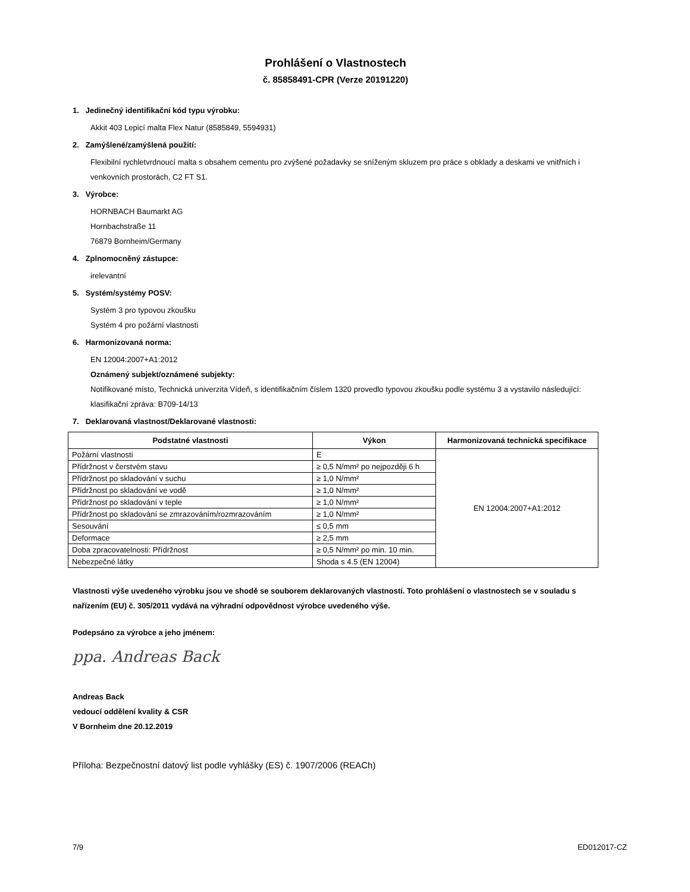Prohlášení o Vlastnostech
č. 85858491-CPR (Verze 20191220)
1. Jedinečný identifikační kód typu výrobku:
Akkit 403 Lepicí malta Flex Natur (8585849, 5594931)
2. Zamýšlené/zamýšlená použití:
Flexibilní rychletvrdnoucí malta s obsahem cementu pro zvýšené požadavky se sníženým skluzem pro práce s obklady a deskami ve vnitřních i venkovních prostorách, C2 FT S1.
3. Výrobce:
HORNBACH Baumarkt AG
Hornbachstraße 11
76879 Bornheim/Germany
4. Zplnomocněný zástupce:
irelevantní
5. Systém/systémy POSV:
Systém 3 pro typovou zkoušku
Systém 4 pro požární vlastnosti
6. Harmonizovaná norma:
EN 12004:2007+A1:2012
Oznámený subjekt/oznámené subjekty:
Notifikované místo, Technická univerzita Vídeň, s identifikačním číslem 1320 provedlo typovou zkoušku podle systému 3 a vystavilo následující:
klasifikační zpráva: B709-14/13
7. Deklarovaná vlastnost/Deklarované vlastnosti:
| Podstatné vlastnosti | Výkon | Harmonizovaná technická specifikace |
| --- | --- | --- |
| Požární vlastnosti | E | EN 12004:2007+A1:2012 |
| Přídržnost v čerstvém stavu | ≥ 0,5 N/mm² po nejpozději 6 h | |
| Přídržnost po skladování v suchu | ≥ 1,0 N/mm² | |
| Přídržnost po skladování ve vodě | ≥ 1,0 N/mm² | |
| Přídržnost po skladování v teple | ≥ 1,0 N/mm² | |
| Přídržnost po skladování se zmrazováním/rozmrazováním | ≥ 1,0 N/mm² | |
| Sesouvání | ≤ 0,5 mm | |
| Deformace | ≥ 2,5 mm | |
| Doba zpracovatelnosti: Přídržnost | ≥ 0,5 N/mm² po min. 10 min. | |
| Nebezpečné látky | Shoda s 4.5 (EN 12004) | |
Vlastnosti výše uvedeného výrobku jsou ve shodě se souborem deklarovaných vlastností. Toto prohlášení o vlastnostech se v souladu s nařízením (EU) č. 305/2011 vydává na výhradní odpovědnost výrobce uvedeného výše.
Podepsáno za výrobce a jeho jménem:
ppa. Andreas Back
Andreas Back
vedoucí oddělení kvality & CSR
V Bornheim dne 20.12.2019
Příloha: Bezpečnostní datový list podle vyhlášky (ES) č. 1907/2006 (REACh)
7/9 ED012017-CZ